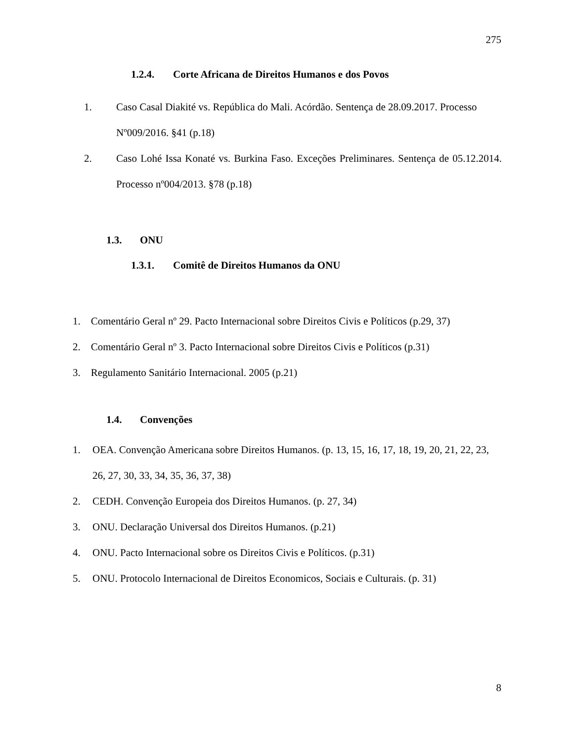275
1.2.4. Corte Africana de Direitos Humanos e dos Povos
1. Caso Casal Diakité vs. República do Mali. Acórdão. Sentença de 28.09.2017. Processo Nº009/2016. §41 (p.18)
2. Caso Lohé Issa Konaté vs. Burkina Faso. Exceções Preliminares. Sentença de 05.12.2014. Processo nº004/2013. §78 (p.18)
1.3. ONU
1.3.1. Comitê de Direitos Humanos da ONU
1. Comentário Geral nº 29. Pacto Internacional sobre Direitos Civis e Políticos (p.29, 37)
2. Comentário Geral nº 3. Pacto Internacional sobre Direitos Civis e Políticos (p.31)
3. Regulamento Sanitário Internacional. 2005 (p.21)
1.4. Convenções
1. OEA. Convenção Americana sobre Direitos Humanos. (p. 13, 15, 16, 17, 18, 19, 20, 21, 22, 23, 26, 27, 30, 33, 34, 35, 36, 37, 38)
2. CEDH. Convenção Europeia dos Direitos Humanos. (p. 27, 34)
3. ONU. Declaração Universal dos Direitos Humanos. (p.21)
4. ONU. Pacto Internacional sobre os Direitos Civis e Políticos. (p.31)
5. ONU. Protocolo Internacional de Direitos Economicos, Sociais e Culturais. (p. 31)
8